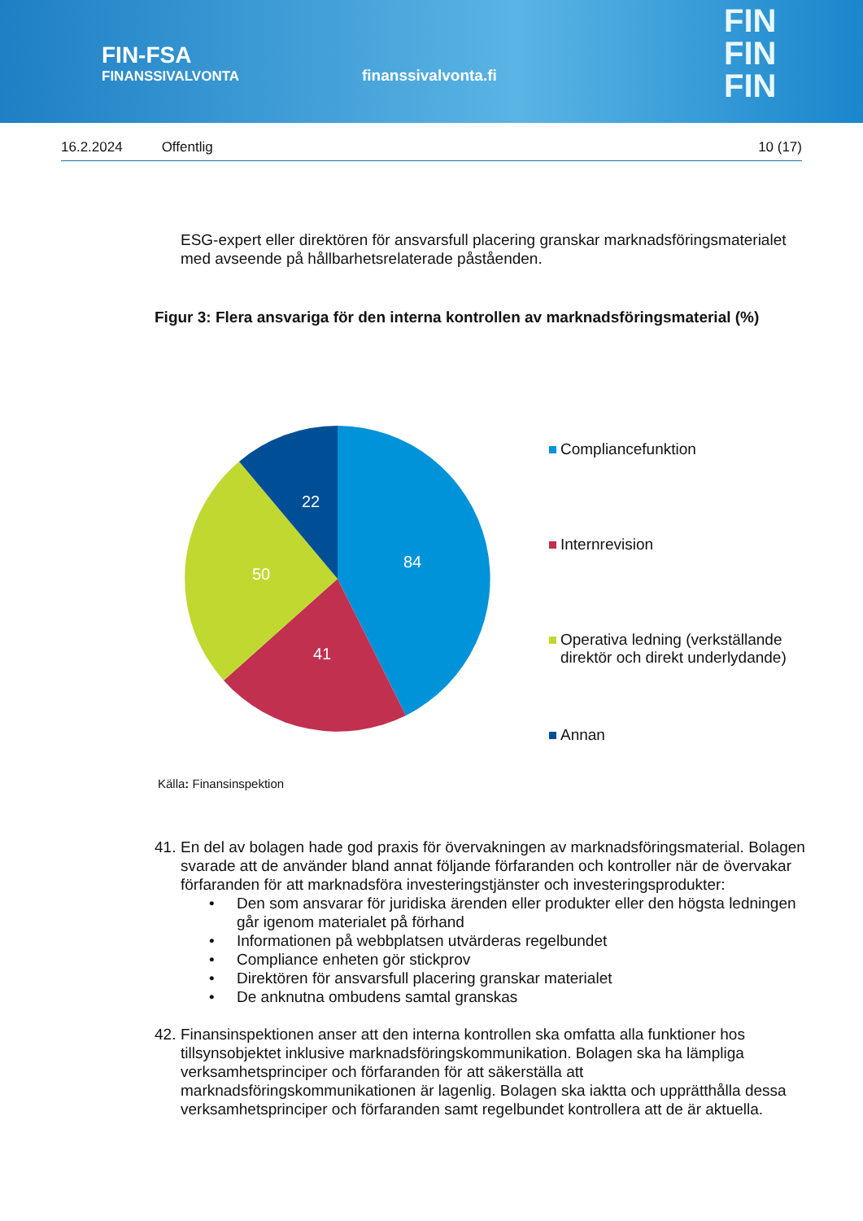FIN-FSA
FINANSSIVALVONTA
finanssivalvonta.fi
FIN
FIN
FIN
16.2.2024 Offentlig 10 (17)
ESG-expert eller direktören för ansvarsfull placering granskar marknadsföringsmaterialet med avseende på hållbarhetsrelaterade påståenden.
Figur 3: Flera ansvariga för den interna kontrollen av marknadsföringsmaterial (%)
84
41
50
22
Compliancefunktion
Internrevision
Operativa ledning (verkställande
direktör och direkt underlydande)
Annan
Källa: Finansinspektion
41.
En del av bolagen hade god praxis för övervakningen av marknadsföringsmaterial. Bolagen svarade att de använder bland annat följande förfaranden och kontroller när de övervakar förfaranden för att marknadsföra investeringstjänster och investeringsprodukter:
• Den som ansvarar för juridiska ärenden eller produkter eller den högsta ledningen går igenom materialet på förhand
• Informationen på webbplatsen utvärderas regelbundet
• Compliance enheten gör stickprov
• Direktören för ansvarsfull placering granskar materialet
• De anknutna ombudens samtal granskas
42.
Finansinspektionen anser att den interna kontrollen ska omfatta alla funktioner hos tillsynsobjektet inklusive marknadsföringskommunikation. Bolagen ska ha lämpliga verksamhetsprinciper och förfaranden för att säkerställa att marknadsföringskommunikationen är lagenlig. Bolagen ska iaktta och upprätthålla dessa verksamhetsprinciper och förfaranden samt regelbundet kontrollera att de är aktuella.